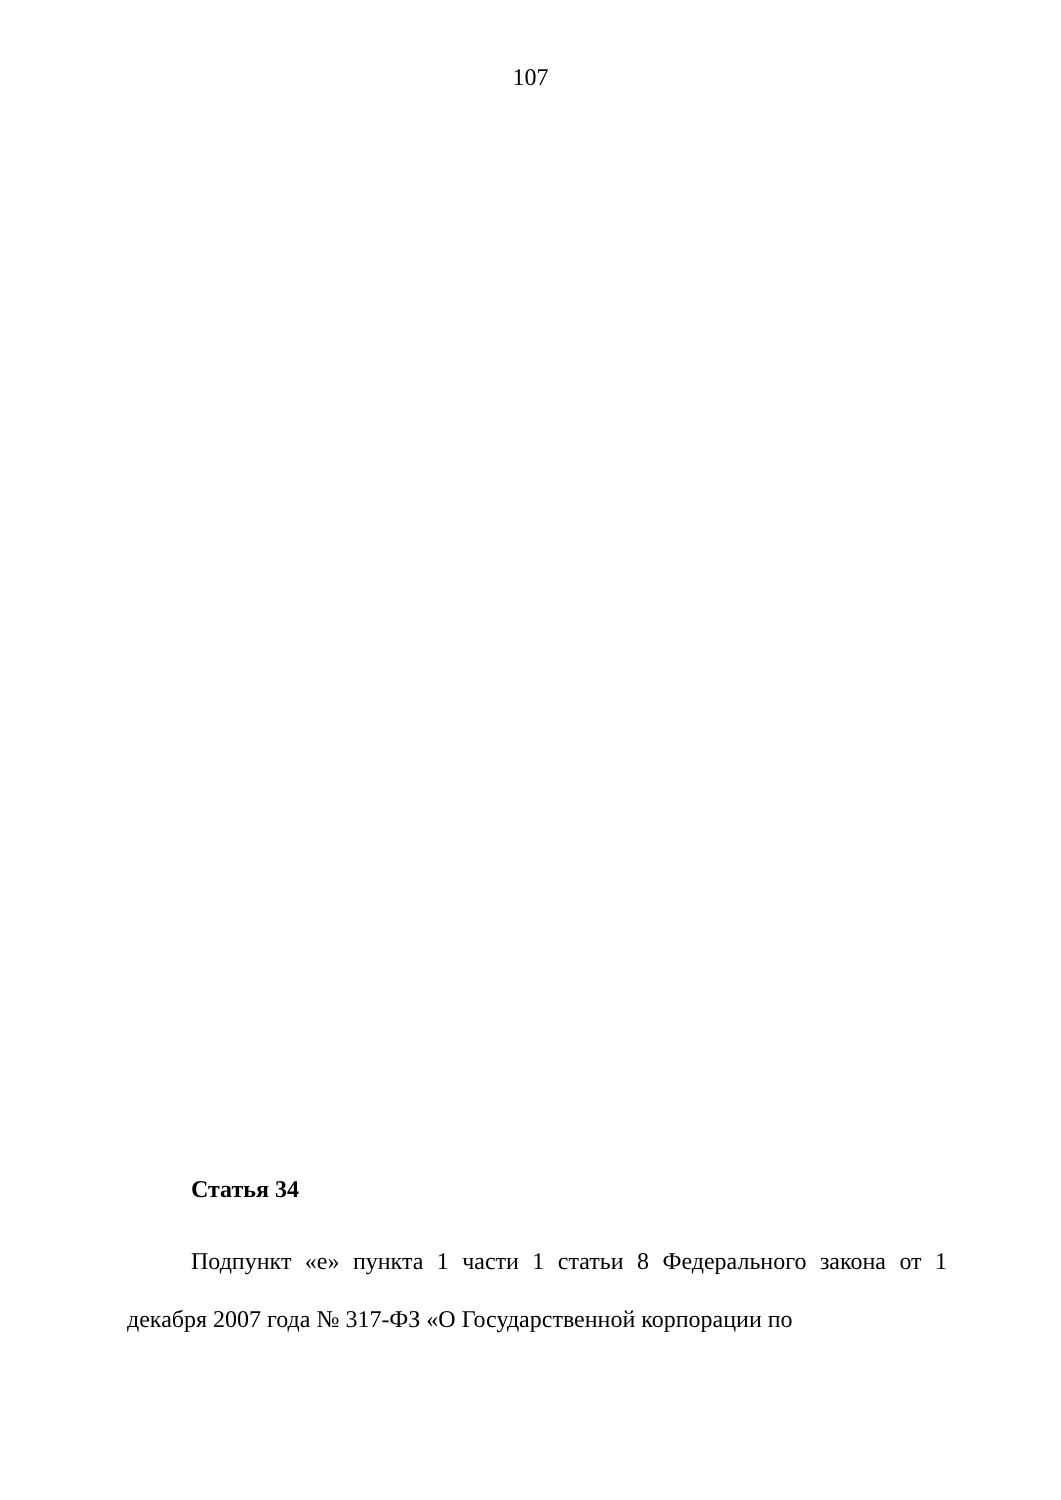107
Статья 34
Подпункт «е» пункта 1 части 1 статьи 8 Федерального закона от 1 декабря 2007 года № 317-ФЗ «О Государственной корпорации по